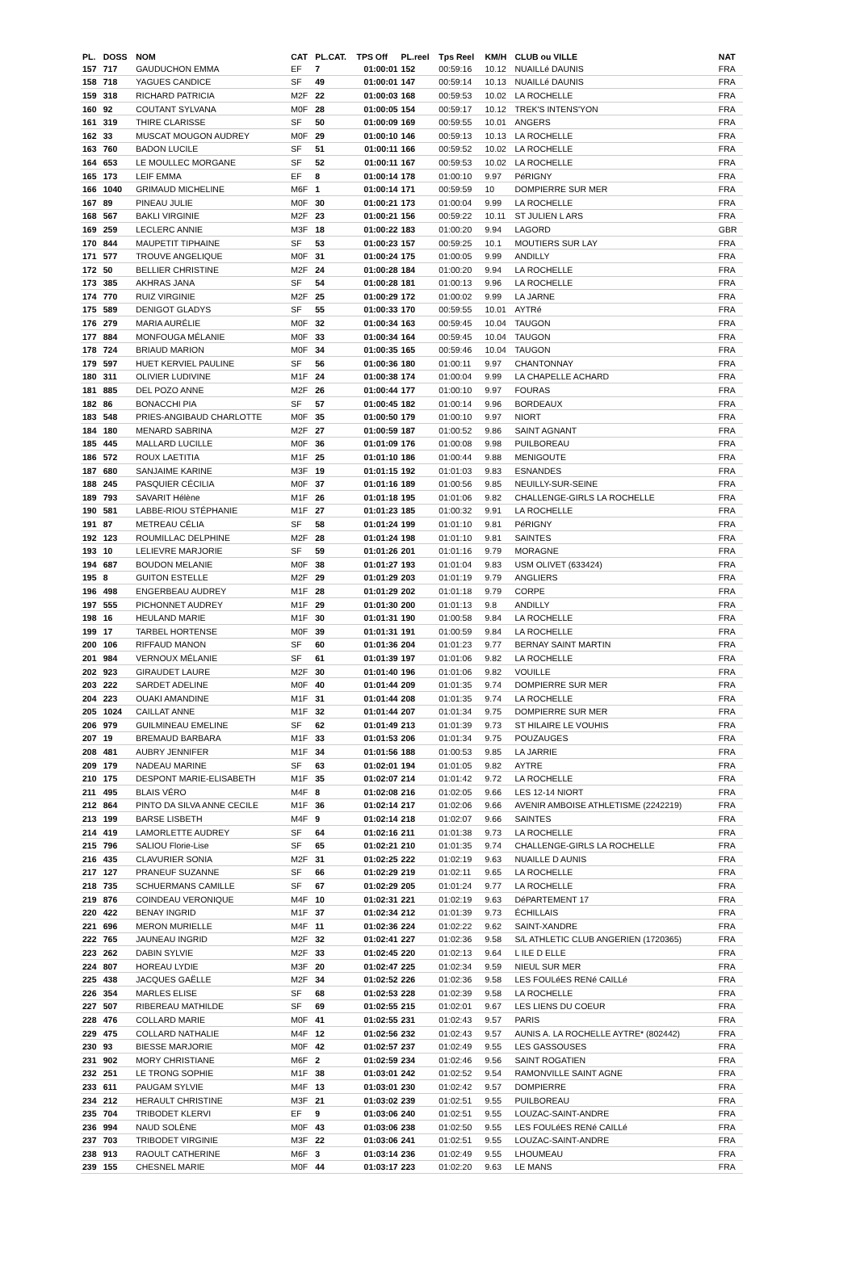| PL. | DOSS | NOM | CAT | PL.CAT. | TPS Off | PL.reel | Tps Reel | KM/H | CLUB ou VILLE | NAT |
| --- | --- | --- | --- | --- | --- | --- | --- | --- | --- | --- |
| 157 | 717 | GAUDUCHON EMMA | EF | 7 | 01:00:01 | 152 | 00:59:16 | 10.12 | NUAILLé DAUNIS | FRA |
| 158 | 718 | YAGUES CANDICE | SF | 49 | 01:00:01 | 147 | 00:59:14 | 10.13 | NUAILLé DAUNIS | FRA |
| 159 | 318 | RICHARD PATRICIA | M2F | 22 | 01:00:03 | 168 | 00:59:53 | 10.02 | LA ROCHELLE | FRA |
| 160 | 92 | COUTANT SYLVANA | M0F | 28 | 01:00:05 | 154 | 00:59:17 | 10.12 | TREK'S INTENS'YON | FRA |
| 161 | 319 | THIRE CLARISSE | SF | 50 | 01:00:09 | 169 | 00:59:55 | 10.01 | ANGERS | FRA |
| 162 | 33 | MUSCAT MOUGON AUDREY | M0F | 29 | 01:00:10 | 146 | 00:59:13 | 10.13 | LA ROCHELLE | FRA |
| 163 | 760 | BADON LUCILE | SF | 51 | 01:00:11 | 166 | 00:59:52 | 10.02 | LA ROCHELLE | FRA |
| 164 | 653 | LE MOULLEC MORGANE | SF | 52 | 01:00:11 | 167 | 00:59:53 | 10.02 | LA ROCHELLE | FRA |
| 165 | 173 | LEIF EMMA | EF | 8 | 01:00:14 | 178 | 01:00:10 | 9.97 | PéRIGNY | FRA |
| 166 | 1040 | GRIMAUD MICHELINE | M6F | 1 | 01:00:14 | 171 | 00:59:59 | 10 | DOMPIERRE SUR MER | FRA |
| 167 | 89 | PINEAU JULIE | M0F | 30 | 01:00:21 | 173 | 01:00:04 | 9.99 | LA ROCHELLE | FRA |
| 168 | 567 | BAKLI VIRGINIE | M2F | 23 | 01:00:21 | 156 | 00:59:22 | 10.11 | ST JULIEN L ARS | FRA |
| 169 | 259 | LECLERC ANNIE | M3F | 18 | 01:00:22 | 183 | 01:00:20 | 9.94 | LAGORD | GBR |
| 170 | 844 | MAUPETIT TIPHAINE | SF | 53 | 01:00:23 | 157 | 00:59:25 | 10.1 | MOUTIERS SUR LAY | FRA |
| 171 | 577 | TROUVE ANGELIQUE | M0F | 31 | 01:00:24 | 175 | 01:00:05 | 9.99 | ANDILLY | FRA |
| 172 | 50 | BELLIER CHRISTINE | M2F | 24 | 01:00:28 | 184 | 01:00:20 | 9.94 | LA ROCHELLE | FRA |
| 173 | 385 | AKHRAS JANA | SF | 54 | 01:00:28 | 181 | 01:00:13 | 9.96 | LA ROCHELLE | FRA |
| 174 | 770 | RUIZ VIRGINIE | M2F | 25 | 01:00:29 | 172 | 01:00:02 | 9.99 | LA JARNE | FRA |
| 175 | 589 | DENIGOT GLADYS | SF | 55 | 01:00:33 | 170 | 00:59:55 | 10.01 | AYTRé | FRA |
| 176 | 279 | MARIA AURÉLIE | M0F | 32 | 01:00:34 | 163 | 00:59:45 | 10.04 | TAUGON | FRA |
| 177 | 884 | MONFOUGA MÉLANIE | M0F | 33 | 01:00:34 | 164 | 00:59:45 | 10.04 | TAUGON | FRA |
| 178 | 724 | BRIAUD MARION | M0F | 34 | 01:00:35 | 165 | 00:59:46 | 10.04 | TAUGON | FRA |
| 179 | 597 | HUET KERVIEL PAULINE | SF | 56 | 01:00:36 | 180 | 01:00:11 | 9.97 | CHANTONNAY | FRA |
| 180 | 311 | OLIVIER LUDIVINE | M1F | 24 | 01:00:38 | 174 | 01:00:04 | 9.99 | LA CHAPELLE ACHARD | FRA |
| 181 | 885 | DEL POZO ANNE | M2F | 26 | 01:00:44 | 177 | 01:00:10 | 9.97 | FOURAS | FRA |
| 182 | 86 | BONACCHI PIA | SF | 57 | 01:00:45 | 182 | 01:00:14 | 9.96 | BORDEAUX | FRA |
| 183 | 548 | PRIES-ANGIBAUD CHARLOTTE | M0F | 35 | 01:00:50 | 179 | 01:00:10 | 9.97 | NIORT | FRA |
| 184 | 180 | MENARD SABRINA | M2F | 27 | 01:00:59 | 187 | 01:00:52 | 9.86 | SAINT AGNANT | FRA |
| 185 | 445 | MALLARD LUCILLE | M0F | 36 | 01:01:09 | 176 | 01:00:08 | 9.98 | PUILBOREAU | FRA |
| 186 | 572 | ROUX LAETITIA | M1F | 25 | 01:01:10 | 186 | 01:00:44 | 9.88 | MENIGOUTE | FRA |
| 187 | 680 | SANJAIME KARINE | M3F | 19 | 01:01:15 | 192 | 01:01:03 | 9.83 | ESNANDES | FRA |
| 188 | 245 | PASQUIER CÉCILIA | M0F | 37 | 01:01:16 | 189 | 01:00:56 | 9.85 | NEUILLY-SUR-SEINE | FRA |
| 189 | 793 | SAVARIT Hélène | M1F | 26 | 01:01:18 | 195 | 01:01:06 | 9.82 | CHALLENGE-GIRLS LA ROCHELLE | FRA |
| 190 | 581 | LABBE-RIOU STÉPHANIE | M1F | 27 | 01:01:23 | 185 | 01:00:32 | 9.91 | LA ROCHELLE | FRA |
| 191 | 87 | METREAU CÉLIA | SF | 58 | 01:01:24 | 199 | 01:01:10 | 9.81 | PéRIGNY | FRA |
| 192 | 123 | ROUMILLAC DELPHINE | M2F | 28 | 01:01:24 | 198 | 01:01:10 | 9.81 | SAINTES | FRA |
| 193 | 10 | LELIEVRE MARJORIE | SF | 59 | 01:01:26 | 201 | 01:01:16 | 9.79 | MORAGNE | FRA |
| 194 | 687 | BOUDON MELANIE | M0F | 38 | 01:01:27 | 193 | 01:01:04 | 9.83 | USM OLIVET (633424) | FRA |
| 195 | 8 | GUITON ESTELLE | M2F | 29 | 01:01:29 | 203 | 01:01:19 | 9.79 | ANGLIERS | FRA |
| 196 | 498 | ENGERBEAU AUDREY | M1F | 28 | 01:01:29 | 202 | 01:01:18 | 9.79 | CORPE | FRA |
| 197 | 555 | PICHONNET AUDREY | M1F | 29 | 01:01:30 | 200 | 01:01:13 | 9.8 | ANDILLY | FRA |
| 198 | 16 | HEULAND MARIE | M1F | 30 | 01:01:31 | 190 | 01:00:58 | 9.84 | LA ROCHELLE | FRA |
| 199 | 17 | TARBEL HORTENSE | M0F | 39 | 01:01:31 | 191 | 01:00:59 | 9.84 | LA ROCHELLE | FRA |
| 200 | 106 | RIFFAUD MANON | SF | 60 | 01:01:36 | 204 | 01:01:23 | 9.77 | BERNAY SAINT MARTIN | FRA |
| 201 | 984 | VERNOUX MÉLANIE | SF | 61 | 01:01:39 | 197 | 01:01:06 | 9.82 | LA ROCHELLE | FRA |
| 202 | 923 | GIRAUDET LAURE | M2F | 30 | 01:01:40 | 196 | 01:01:06 | 9.82 | VOUILLE | FRA |
| 203 | 222 | SARDET ADELINE | M0F | 40 | 01:01:44 | 209 | 01:01:35 | 9.74 | DOMPIERRE SUR MER | FRA |
| 204 | 223 | OUAKI AMANDINE | M1F | 31 | 01:01:44 | 208 | 01:01:35 | 9.74 | LA ROCHELLE | FRA |
| 205 | 1024 | CAILLAT ANNE | M1F | 32 | 01:01:44 | 207 | 01:01:34 | 9.75 | DOMPIERRE SUR MER | FRA |
| 206 | 979 | GUILMINEAU EMELINE | SF | 62 | 01:01:49 | 213 | 01:01:39 | 9.73 | ST HILAIRE LE VOUHIS | FRA |
| 207 | 19 | BREMAUD BARBARA | M1F | 33 | 01:01:53 | 206 | 01:01:34 | 9.75 | POUZAUGES | FRA |
| 208 | 481 | AUBRY JENNIFER | M1F | 34 | 01:01:56 | 188 | 01:00:53 | 9.85 | LA JARRIE | FRA |
| 209 | 179 | NADEAU MARINE | SF | 63 | 01:02:01 | 194 | 01:01:05 | 9.82 | AYTRE | FRA |
| 210 | 175 | DESPONT MARIE-ELISABETH | M1F | 35 | 01:02:07 | 214 | 01:01:42 | 9.72 | LA ROCHELLE | FRA |
| 211 | 495 | BLAIS VÉRO | M4F | 8 | 01:02:08 | 216 | 01:02:05 | 9.66 | LES 12-14 NIORT | FRA |
| 212 | 864 | PINTO DA SILVA ANNE CECILE | M1F | 36 | 01:02:14 | 217 | 01:02:06 | 9.66 | AVENIR AMBOISE ATHLETISME (2242219) | FRA |
| 213 | 199 | BARSE LISBETH | M4F | 9 | 01:02:14 | 218 | 01:02:07 | 9.66 | SAINTES | FRA |
| 214 | 419 | LAMORLETTE AUDREY | SF | 64 | 01:02:16 | 211 | 01:01:38 | 9.73 | LA ROCHELLE | FRA |
| 215 | 796 | SALIOU Florie-Lise | SF | 65 | 01:02:21 | 210 | 01:01:35 | 9.74 | CHALLENGE-GIRLS LA ROCHELLE | FRA |
| 216 | 435 | CLAVURIER SONIA | M2F | 31 | 01:02:25 | 222 | 01:02:19 | 9.63 | NUAILLE D AUNIS | FRA |
| 217 | 127 | PRANEUF SUZANNE | SF | 66 | 01:02:29 | 219 | 01:02:11 | 9.65 | LA ROCHELLE | FRA |
| 218 | 735 | SCHUERMANS CAMILLE | SF | 67 | 01:02:29 | 205 | 01:01:24 | 9.77 | LA ROCHELLE | FRA |
| 219 | 876 | COINDEAU VERONIQUE | M4F | 10 | 01:02:31 | 221 | 01:02:19 | 9.63 | DéPARTEMENT 17 | FRA |
| 220 | 422 | BENAY INGRID | M1F | 37 | 01:02:34 | 212 | 01:01:39 | 9.73 | ÉCHILLAIS | FRA |
| 221 | 696 | MERON MURIELLE | M4F | 11 | 01:02:36 | 224 | 01:02:22 | 9.62 | SAINT-XANDRE | FRA |
| 222 | 765 | JAUNEAU INGRID | M2F | 32 | 01:02:41 | 227 | 01:02:36 | 9.58 | S/L ATHLETIC CLUB ANGERIEN (1720365) | FRA |
| 223 | 262 | DABIN SYLVIE | M2F | 33 | 01:02:45 | 220 | 01:02:13 | 9.64 | L ILE D ELLE | FRA |
| 224 | 807 | HOREAU LYDIE | M3F | 20 | 01:02:47 | 225 | 01:02:34 | 9.59 | NIEUL SUR MER | FRA |
| 225 | 438 | JACQUES GAËLLE | M2F | 34 | 01:02:52 | 226 | 01:02:36 | 9.58 | LES FOULéES RENé CAILLé | FRA |
| 226 | 354 | MARLES ELISE | SF | 68 | 01:02:53 | 228 | 01:02:39 | 9.58 | LA ROCHELLE | FRA |
| 227 | 507 | RIBEREAU MATHILDE | SF | 69 | 01:02:55 | 215 | 01:02:01 | 9.67 | LES LIENS DU COEUR | FRA |
| 228 | 476 | COLLARD MARIE | M0F | 41 | 01:02:55 | 231 | 01:02:43 | 9.57 | PARIS | FRA |
| 229 | 475 | COLLARD NATHALIE | M4F | 12 | 01:02:56 | 232 | 01:02:43 | 9.57 | AUNIS A. LA ROCHELLE AYTRE* (802442) | FRA |
| 230 | 93 | BIESSE MARJORIE | M0F | 42 | 01:02:57 | 237 | 01:02:49 | 9.55 | LES GASSOUSES | FRA |
| 231 | 902 | MORY CHRISTIANE | M6F | 2 | 01:02:59 | 234 | 01:02:46 | 9.56 | SAINT ROGATIEN | FRA |
| 232 | 251 | LE TRONG SOPHIE | M1F | 38 | 01:03:01 | 242 | 01:02:52 | 9.54 | RAMONVILLE SAINT AGNE | FRA |
| 233 | 611 | PAUGAM SYLVIE | M4F | 13 | 01:03:01 | 230 | 01:02:42 | 9.57 | DOMPIERRE | FRA |
| 234 | 212 | HERAULT CHRISTINE | M3F | 21 | 01:03:02 | 239 | 01:02:51 | 9.55 | PUILBOREAU | FRA |
| 235 | 704 | TRIBODET KLERVI | EF | 9 | 01:03:06 | 240 | 01:02:51 | 9.55 | LOUZAC-SAINT-ANDRE | FRA |
| 236 | 994 | NAUD SOLÈNE | M0F | 43 | 01:03:06 | 238 | 01:02:50 | 9.55 | LES FOULéES RENé CAILLé | FRA |
| 237 | 703 | TRIBODET VIRGINIE | M3F | 22 | 01:03:06 | 241 | 01:02:51 | 9.55 | LOUZAC-SAINT-ANDRE | FRA |
| 238 | 913 | RAOULT CATHERINE | M6F | 3 | 01:03:14 | 236 | 01:02:49 | 9.55 | LHOUMEAU | FRA |
| 239 | 155 | CHESNEL MARIE | M0F | 44 | 01:03:17 | 223 | 01:02:20 | 9.63 | LE MANS | FRA |